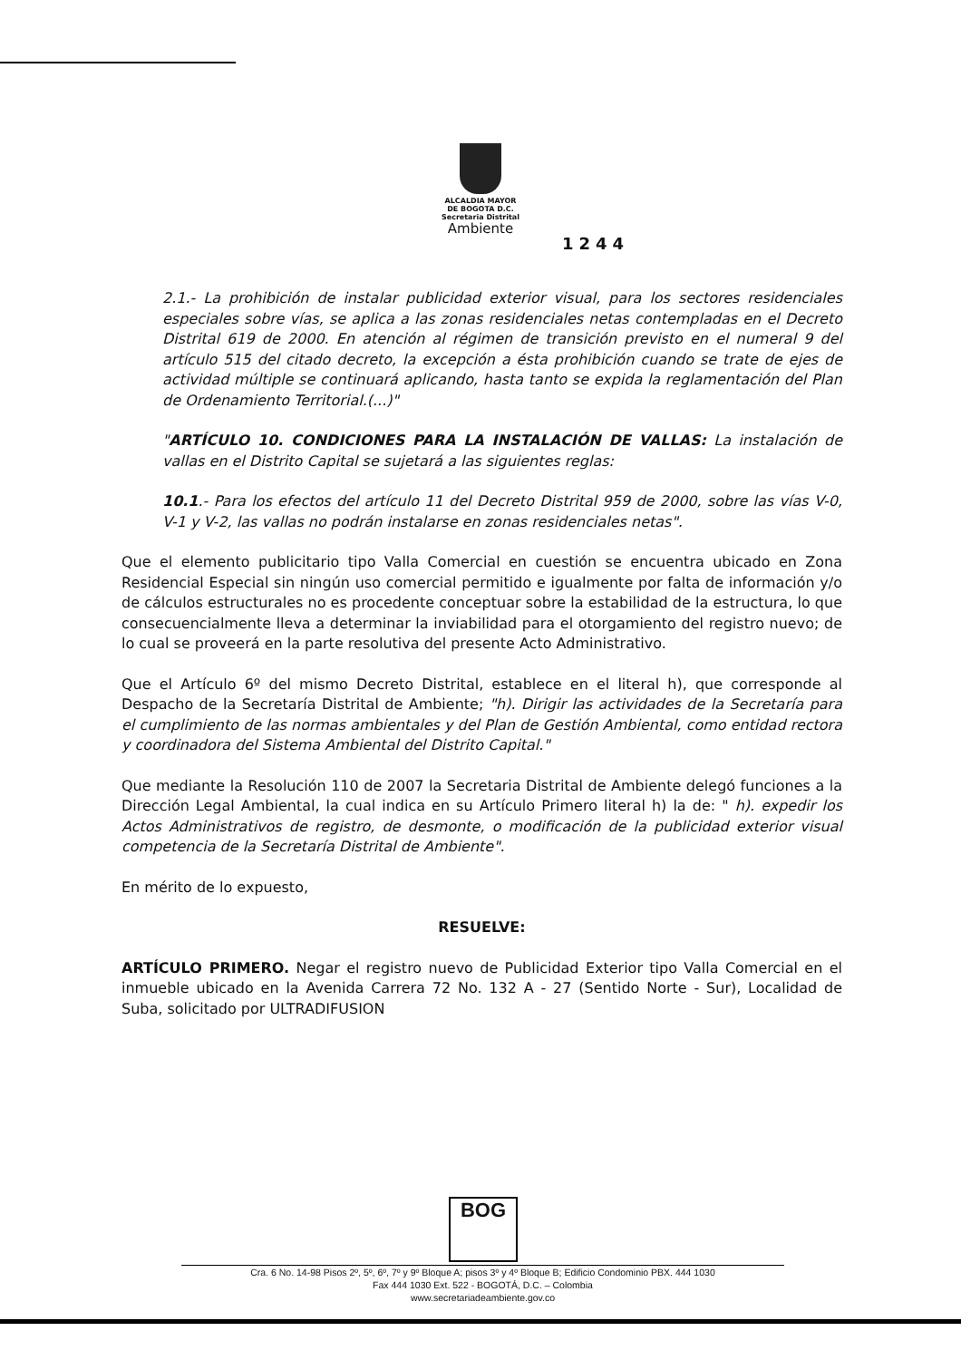ALCALDIA MAYOR
DE BOGOTA D.C.
Secretaria Distrital
Ambiente
1244
2.1.- La prohibición de instalar publicidad exterior visual, para los sectores residenciales especiales sobre vías, se aplica a las zonas residenciales netas contempladas en el Decreto Distrital 619 de 2000. En atención al régimen de transición previsto en el numeral 9 del artículo 515 del citado decreto, la excepción a ésta prohibición cuando se trate de ejes de actividad múltiple se continuará aplicando, hasta tanto se expida la reglamentación del Plan de Ordenamiento Territorial.(...)"
"ARTÍCULO 10. CONDICIONES PARA LA INSTALACIÓN DE VALLAS: La instalación de vallas en el Distrito Capital se sujetará a las siguientes reglas:
10.1.- Para los efectos del artículo 11 del Decreto Distrital 959 de 2000, sobre las vías V-0, V-1 y V-2, las vallas no podrán instalarse en zonas residenciales netas".
Que el elemento publicitario tipo Valla Comercial en cuestión se encuentra ubicado en Zona Residencial Especial sin ningún uso comercial permitido e igualmente por falta de información y/o de cálculos estructurales no es procedente conceptuar sobre la estabilidad de la estructura, lo que consecuencialmente lleva a determinar la inviabilidad para el otorgamiento del registro nuevo; de lo cual se proveerá en la parte resolutiva del presente Acto Administrativo.
Que el Artículo 6º del mismo Decreto Distrital, establece en el literal h), que corresponde al Despacho de la Secretaría Distrital de Ambiente; "h). Dirigir las actividades de la Secretaría para el cumplimiento de las normas ambientales y del Plan de Gestión Ambiental, como entidad rectora y coordinadora del Sistema Ambiental del Distrito Capital."
Que mediante la Resolución 110 de 2007 la Secretaria Distrital de Ambiente delegó funciones a la Dirección Legal Ambiental, la cual indica en su Artículo Primero literal h) la de: " h). expedir los Actos Administrativos de registro, de desmonte, o modificación de la publicidad exterior visual competencia de la Secretaría Distrital de Ambiente".
En mérito de lo expuesto,
RESUELVE:
ARTÍCULO PRIMERO. Negar el registro nuevo de Publicidad Exterior tipo Valla Comercial en el inmueble ubicado en la Avenida Carrera 72 No. 132 A - 27 (Sentido Norte - Sur), Localidad de Suba, solicitado por ULTRADIFUSION
BOG
Cra. 6 No. 14-98 Pisos 2º, 5º, 6º, 7º y 9º Bloque A; pisos 3º y 4º Bloque B; Edificio Condominio PBX. 444 1030
Fax 444 1030 Ext. 522 - BOGOTÁ, D.C. – Colombia
www.secretariadeambiente.gov.co